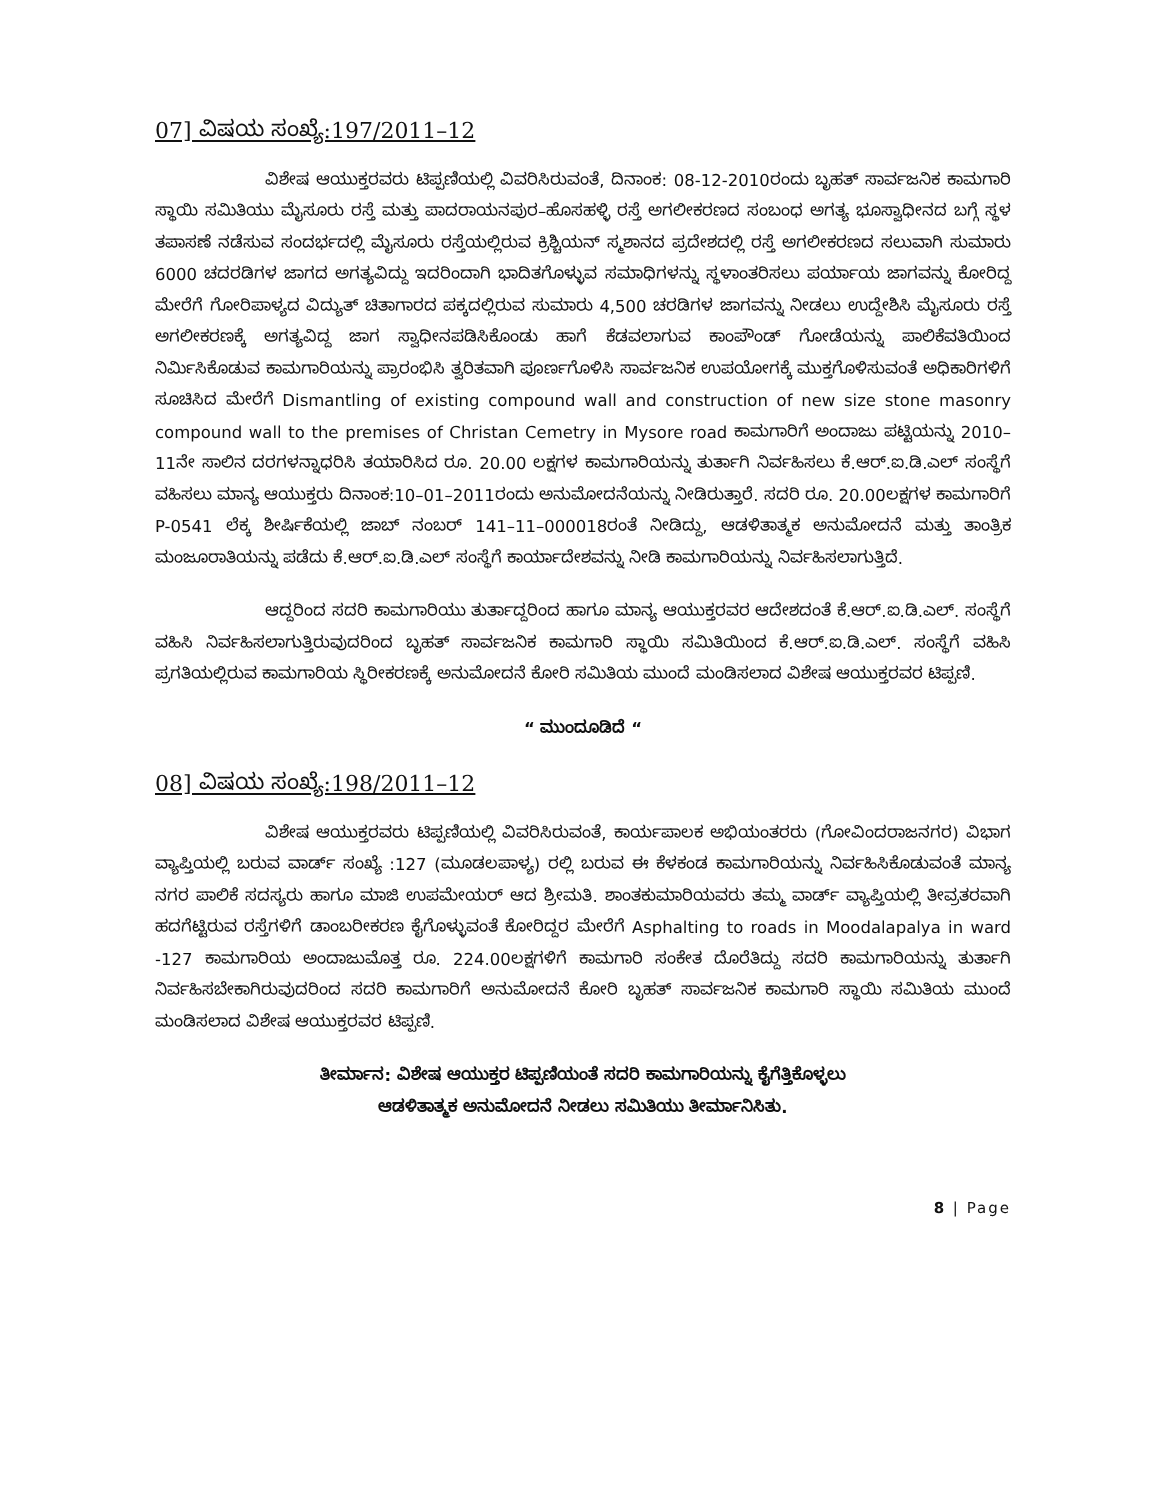07] ವಿಷಯ ಸಂಖ್ಯೆ:197/2011–12
ವಿಶೇಷ ಆಯುಕ್ತರವರು ಟಿಪ್ಪಣಿಯಲ್ಲಿ ವಿವರಿಸಿರುವಂತೆ, ದಿನಾಂಕ: 08-12-2010ರಂದು ಬೃಹತ್ ಸಾರ್ವಜನಿಕ ಕಾಮಗಾರಿ ಸ್ಥಾಯಿ ಸಮಿತಿಯು ಮೈಸೂರು ರಸ್ತೆ ಮತ್ತು ಪಾದರಾಯನಪುರ–ಹೊಸಹಳ್ಳಿ ರಸ್ತೆ ಅಗಲೀಕರಣದ ಸಂಬಂಧ ಅಗತ್ಯ ಭೂಸ್ವಾಧೀನದ ಬಗ್ಗೆ ಸ್ಥಳ ತಪಾಸಣೆ ನಡೆಸುವ ಸಂದರ್ಭದಲ್ಲಿ ಮೈಸೂರು ರಸ್ತೆಯಲ್ಲಿರುವ ಕ್ರಿಶ್ಚಿಯನ್ ಸ್ಮಶಾನದ ಪ್ರದೇಶದಲ್ಲಿ ರಸ್ತೆ ಅಗಲೀಕರಣದ ಸಲುವಾಗಿ ಸುಮಾರು 6000 ಚದರಡಿಗಳ ಜಾಗದ ಅಗತ್ಯವಿದ್ದು ಇದರಿಂದಾಗಿ ಭಾದಿತಗೊಳ್ಳುವ ಸಮಾಧಿಗಳನ್ನು ಸ್ಥಳಾಂತರಿಸಲು ಪರ್ಯಾಯ ಜಾಗವನ್ನು ಕೋರಿದ್ದ ಮೇರೆಗೆ ಗೋರಿಪಾಳ್ಯದ ವಿದ್ಯುತ್ ಚಿತಾಗಾರದ ಪಕ್ಕದಲ್ಲಿರುವ ಸುಮಾರು 4,500 ಚರಡಿಗಳ ಜಾಗವನ್ನು ನೀಡಲು ಉದ್ದೇಶಿಸಿ ಮೈಸೂರು ರಸ್ತೆ ಅಗಲೀಕರಣಕ್ಕೆ ಅಗತ್ಯವಿದ್ದ ಜಾಗ ಸ್ವಾಧೀನಪಡಿಸಿಕೊಂಡು ಹಾಗೆ ಕೆಡವಲಾಗುವ ಕಾಂಪೌಂಡ್ ಗೋಡೆಯನ್ನು ಪಾಲಿಕೆವತಿಯಿಂದ ನಿರ್ಮಿಸಿಕೊಡುವ ಕಾಮಗಾರಿಯನ್ನು ಪ್ರಾರಂಭಿಸಿ ತ್ವರಿತವಾಗಿ ಪೂರ್ಣಗೊಳಿಸಿ ಸಾರ್ವಜನಿಕ ಉಪಯೋಗಕ್ಕೆ ಮುಕ್ತಗೊಳಿಸುವಂತೆ ಅಧಿಕಾರಿಗಳಿಗೆ ಸೂಚಿಸಿದ ಮೇರೆಗೆ Dismantling of existing compound wall and construction of new size stone masonry compound wall to the premises of Christan Cemetry in Mysore road ಕಾಮಗಾರಿಗೆ ಅಂದಾಜು ಪಟ್ಟಿಯನ್ನು 2010–11ನೇ ಸಾಲಿನ ದರಗಳನ್ನಾಧರಿಸಿ ತಯಾರಿಸಿದ ರೂ. 20.00 ಲಕ್ಷಗಳ ಕಾಮಗಾರಿಯನ್ನು ತುರ್ತಾಗಿ ನಿರ್ವಹಿಸಲು ಕೆ.ಆರ್.ಐ.ಡಿ.ಎಲ್ ಸಂಸ್ಥೆಗೆ ವಹಿಸಲು ಮಾನ್ಯ ಆಯುಕ್ತರು ದಿನಾಂಕ:10–01–2011ರಂದು ಅನುಮೋದನೆಯನ್ನು ನೀಡಿರುತ್ತಾರೆ. ಸದರಿ ರೂ. 20.00ಲಕ್ಷಗಳ ಕಾಮಗಾರಿಗೆ P-0541 ಲೆಕ್ಕ ಶೀರ್ಷಿಕೆಯಲ್ಲಿ ಜಾಬ್ ನಂಬರ್ 141–11–000018ರಂತೆ ನೀಡಿದ್ದು, ಆಡಳಿತಾತ್ಮಕ ಅನುಮೋದನೆ ಮತ್ತು ತಾಂತ್ರಿಕ ಮಂಜೂರಾತಿಯನ್ನು ಪಡೆದು ಕೆ.ಆರ್.ಐ.ಡಿ.ಎಲ್ ಸಂಸ್ಥೆಗೆ ಕಾರ್ಯಾದೇಶವನ್ನು ನೀಡಿ ಕಾಮಗಾರಿಯನ್ನು ನಿರ್ವಹಿಸಲಾಗುತ್ತಿದೆ.
ಆದ್ದರಿಂದ ಸದರಿ ಕಾಮಗಾರಿಯು ತುರ್ತಾದ್ದರಿಂದ ಹಾಗೂ ಮಾನ್ಯ ಆಯುಕ್ತರವರ ಆದೇಶದಂತೆ ಕೆ.ಆರ್.ಐ.ಡಿ.ಎಲ್. ಸಂಸ್ಥೆಗೆ ವಹಿಸಿ ನಿರ್ವಹಿಸಲಾಗುತ್ತಿರುವುದರಿಂದ ಬೃಹತ್ ಸಾರ್ವಜನಿಕ ಕಾಮಗಾರಿ ಸ್ಥಾಯಿ ಸಮಿತಿಯಿಂದ ಕೆ.ಆರ್.ಐ.ಡಿ.ಎಲ್. ಸಂಸ್ಥೆಗೆ ವಹಿಸಿ ಪ್ರಗತಿಯಲ್ಲಿರುವ ಕಾಮಗಾರಿಯ ಸ್ಥಿರೀಕರಣಕ್ಕೆ ಅನುಮೋದನೆ ಕೋರಿ ಸಮಿತಿಯ ಮುಂದೆ ಮಂಡಿಸಲಾದ ವಿಶೇಷ ಆಯುಕ್ತರವರ ಟಿಪ್ಪಣಿ.
“ ಮುಂದೂಡಿದೆ “
08] ವಿಷಯ ಸಂಖ್ಯೆ:198/2011–12
ವಿಶೇಷ ಆಯುಕ್ತರವರು ಟಿಪ್ಪಣಿಯಲ್ಲಿ ವಿವರಿಸಿರುವಂತೆ, ಕಾರ್ಯಪಾಲಕ ಅಭಿಯಂತರರು (ಗೋವಿಂದರಾಜನಗರ) ವಿಭಾಗ ವ್ಯಾಪ್ತಿಯಲ್ಲಿ ಬರುವ ವಾರ್ಡ್ ಸಂಖ್ಯೆ :127 (ಮೂಡಲಪಾಳ್ಯ) ರಲ್ಲಿ ಬರುವ ಈ ಕೆಳಕಂಡ ಕಾಮಗಾರಿಯನ್ನು ನಿರ್ವಹಿಸಿಕೊಡುವಂತೆ ಮಾನ್ಯ ನಗರ ಪಾಲಿಕೆ ಸದಸ್ಯರು ಹಾಗೂ ಮಾಜಿ ಉಪಮೇಯರ್ ಆದ ಶ್ರೀಮತಿ. ಶಾಂತಕುಮಾರಿಯವರು ತಮ್ಮ ವಾರ್ಡ್ ವ್ಯಾಪ್ತಿಯಲ್ಲಿ ತೀವ್ರತರವಾಗಿ ಹದಗೆಟ್ಟಿರುವ ರಸ್ತೆಗಳಿಗೆ ಡಾಂಬರೀಕರಣ ಕೈಗೊಳ್ಳುವಂತೆ ಕೋರಿದ್ದರ ಮೇರೆಗೆ Asphalting to roads in Moodalapalya in ward -127 ಕಾಮಗಾರಿಯ ಅಂದಾಜುಮೊತ್ತ ರೂ. 224.00ಲಕ್ಷಗಳಿಗೆ ಕಾಮಗಾರಿ ಸಂಕೇತ ದೊರೆತಿದ್ದು ಸದರಿ ಕಾಮಗಾರಿಯನ್ನು ತುರ್ತಾಗಿ ನಿರ್ವಹಿಸಬೇಕಾಗಿರುವುದರಿಂದ ಸದರಿ ಕಾಮಗಾರಿಗೆ ಅನುಮೋದನೆ ಕೋರಿ ಬೃಹತ್ ಸಾರ್ವಜನಿಕ ಕಾಮಗಾರಿ ಸ್ಥಾಯಿ ಸಮಿತಿಯ ಮುಂದೆ ಮಂಡಿಸಲಾದ ವಿಶೇಷ ಆಯುಕ್ತರವರ ಟಿಪ್ಪಣಿ.
ತೀರ್ಮಾನ: ವಿಶೇಷ ಆಯುಕ್ತರ ಟಿಪ್ಪಣಿಯಂತೆ ಸದರಿ ಕಾಮಗಾರಿಯನ್ನು ಕೈಗೆತ್ತಿಕೊಳ್ಳಲು
ಆಡಳಿತಾತ್ಮಕ ಅನುಮೋದನೆ ನೀಡಲು ಸಮಿತಿಯು ತೀರ್ಮಾನಿಸಿತು.
8 | Page